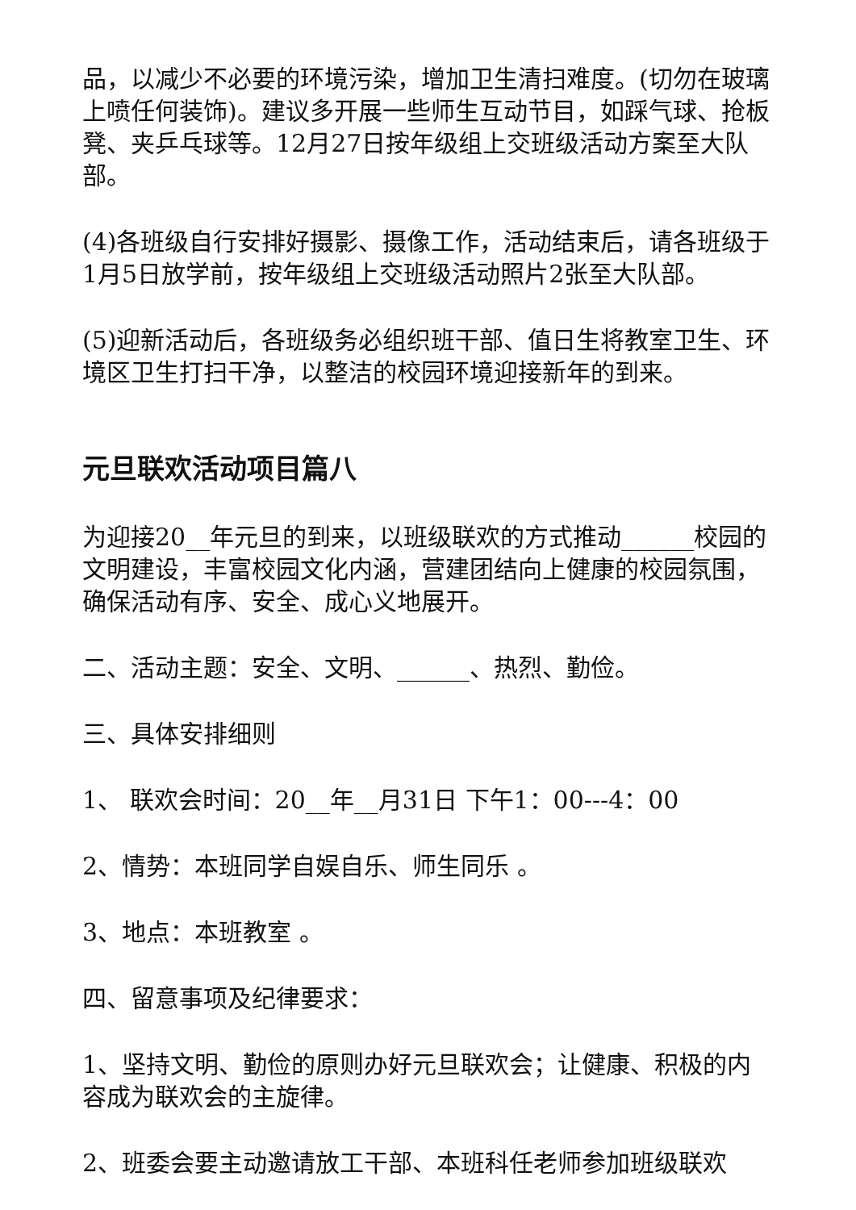品，以减少不必要的环境污染，增加卫生清扫难度。(切勿在玻璃上喷任何装饰)。建议多开展一些师生互动节目，如踩气球、抢板凳、夹乒乓球等。12月27日按年级组上交班级活动方案至大队部。
(4)各班级自行安排好摄影、摄像工作，活动结束后，请各班级于1月5日放学前，按年级组上交班级活动照片2张至大队部。
(5)迎新活动后，各班级务必组织班干部、值日生将教室卫生、环境区卫生打扫干净，以整洁的校园环境迎接新年的到来。
元旦联欢活动项目篇八
为迎接20__年元旦的到来，以班级联欢的方式推动______校园的文明建设，丰富校园文化内涵，营建团结向上健康的校园氛围，确保活动有序、安全、成心义地展开。
二、活动主题：安全、文明、______、热烈、勤俭。
三、具体安排细则
1、 联欢会时间：20__年__月31日 下午1：00---4：00
2、情势：本班同学自娱自乐、师生同乐 。
3、地点：本班教室 。
四、留意事项及纪律要求：
1、坚持文明、勤俭的原则办好元旦联欢会；让健康、积极的内容成为联欢会的主旋律。
2、班委会要主动邀请放工干部、本班科任老师参加班级联欢